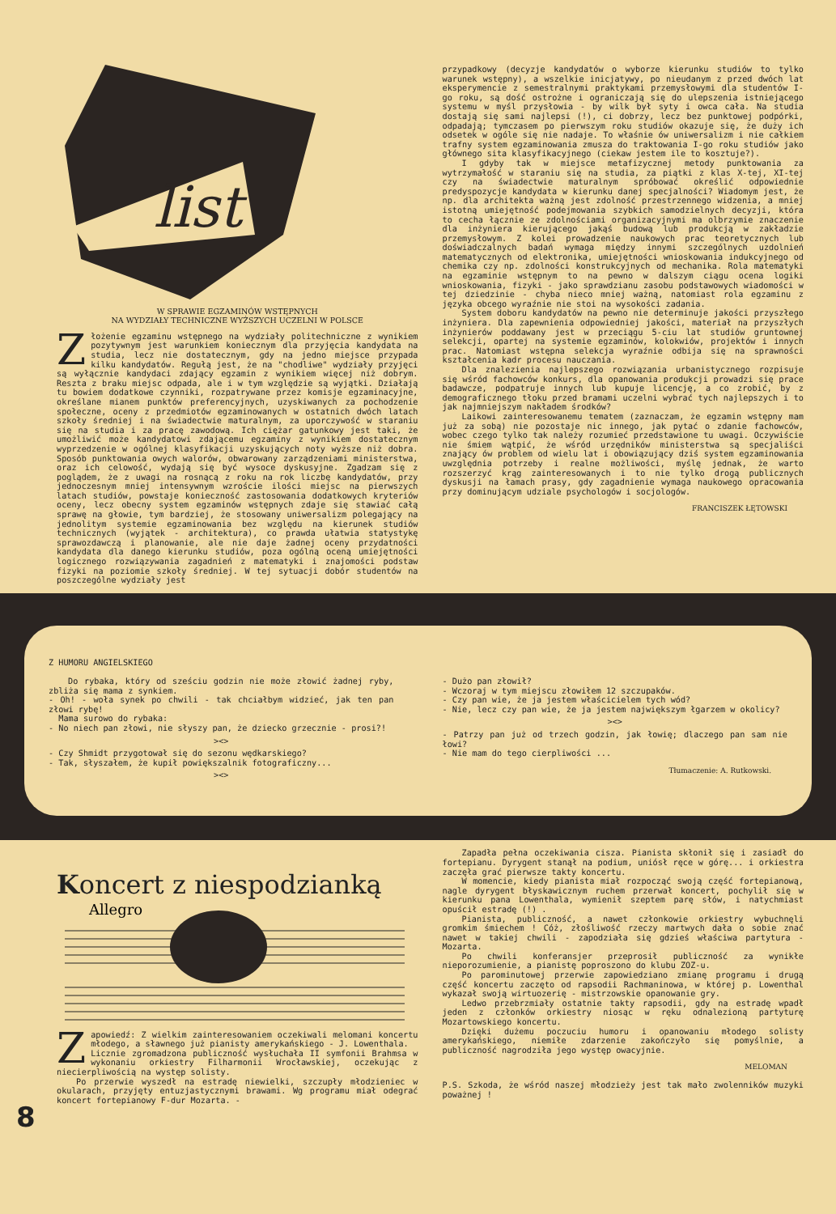list
W SPRAWIE EGZAMINÓW WSTĘPNYCH
NA WYDZIAŁY TECHNICZNE WYŻSZYCH UCZELNI W POLSCE
Złożenie egzaminu wstępnego na wydziały politechniczne z wynikiem pozytywnym jest warunkiem koniecznym dla przyjęcia kandydata na studia, lecz nie dostatecznym, gdy na jedno miejsce przypada kilku kandydatów. Regułą jest, że na "chodliwe" wydziały przyjęci są wyłącznie kandydaci zdający egzamin z wynikiem więcej niż dobrym. Reszta z braku miejsc odpada, ale i w tym względzie są wyjątki. Działają tu bowiem dodatkowe czynniki, rozpatrywane przez komisje egzaminacyjne, określane mianem punktów preferencyjnych, uzyskiwanych za pochodzenie społeczne, oceny z przedmiotów egzaminowanych w ostatnich dwóch latach szkoły średniej i na świadectwie maturalnym, za uporczywość w staraniu się na studia i za pracę zawodową. Ich ciężar gatunkowy jest taki, że umożliwić może kandydatowi zdającemu egzaminy z wynikiem dostatecznym wyprzedzenie w ogólnej klasyfikacji uzyskujących noty wyższe niż dobra. Sposób punktowania owych walorów, obwarowany zarządzeniami ministerstwa, oraz ich celowość, wydają się być wysoce dyskusyjne. Zgadzam się z poglądem, że z uwagi na rosnącą z roku na rok liczbę kandydatów, przy jednoczesnym mniej intensywnym wzroście ilości miejsc na pierwszych latach studiów, powstaje konieczność zastosowania dodatkowych kryteriów oceny, lecz obecny system egzaminów wstępnych zdaje się stawiać całą sprawę na głowie, tym bardziej, że stosowany uniwersalizm polegający na jednolitym systemie egzaminowania bez względu na kierunek studiów technicznych (wyjątek - architektura), co prawda ułatwia statystykę sprawozdawczą i planowanie, ale nie daje żadnej oceny przydatności kandydata dla danego kierunku studiów, poza ogólną oceną umiejętności logicznego rozwiązywania zagadnień z matematyki i znajomości podstaw fizyki na poziomie szkoły średniej. W tej sytuacji dobór studentów na poszczególne wydziały jest
przypadkowy (decyzje kandydatów o wyborze kierunku studiów to tylko warunek wstępny), a wszelkie inicjatywy, po nieudanym z przed dwóch lat eksperymencie z semestralnymi praktykami przemysłowymi dla studentów I-go roku, są dość ostrożne i ograniczają się do ulepszenia istniejącego systemu w myśl przysłowia - by wilk był syty i owca cała. Na studia dostają się sami najlepsi (!), ci dobrzy, lecz bez punktowej podpórki, odpadają; tymczasem po pierwszym roku studiów okazuje się, że duży ich odsetek w ogóle się nie nadaje. To właśnie ów uniwersalizm i nie całkiem trafny system egzaminowania zmusza do traktowania I-go roku studiów jako głównego sita klasyfikacyjnego (ciekaw jestem ile to kosztuje?).
I gdyby tak w miejsce metafizycznej metody punktowania za wytrzymałość w staraniu się na studia, za piątki z klas X-tej, XI-tej czy na świadectwie maturalnym spróbować określić odpowiednie predyspozycje kandydata w kierunku danej specjalności? Wiadomym jest, że np. dla architekta ważną jest zdolność przestrzennego widzenia, a mniej istotną umiejętność podejmowania szybkich samodzielnych decyzji, która to cecha łącznie ze zdolnościami organizacyjnymi ma olbrzymie znaczenie dla inżyniera kierującego jakąś budową lub produkcją w zakładzie przemysłowym. Z kolei prowadzenie naukowych prac teoretycznych lub doświadczalnych badań wymaga między innymi szczególnych uzdolnień matematycznych od elektronika, umiejętności wnioskowania indukcyjnego od chemika czy np. zdolności konstrukcyjnych od mechanika. Rola matematyki na egzaminie wstępnym to na pewno w dalszym ciągu ocena logiki wnioskowania, fizyki - jako sprawdzianu zasobu podstawowych wiadomości w tej dziedzinie - chyba nieco mniej ważną, natomiast rola egzaminu z języka obcego wyraźnie nie stoi na wysokości zadania.
System doboru kandydatów na pewno nie determinuje jakości przyszłego inżyniera. Dla zapewnienia odpowiedniej jakości, materiał na przyszłych inżynierów poddawany jest w przeciągu 5-ciu lat studiów gruntownej selekcji, opartej na systemie egzaminów, kolokwiów, projektów i innych prac. Natomiast wstępna selekcja wyraźnie odbija się na sprawności kształcenia kadr procesu nauczania.
Dla znalezienia najlepszego rozwiązania urbanistycznego rozpisuje się wśród fachowców konkurs, dla opanowania produkcji prowadzi się prace badawcze, podpatruje innych lub kupuje licencję, a co zrobić, by z demograficznego tłoku przed bramami uczelni wybrać tych najlepszych i to jak najmniejszym nakładem środków?
Laikowi zainteresowanemu tematem (zaznaczam, że egzamin wstępny mam już za sobą) nie pozostaje nic innego, jak pytać o zdanie fachowców, wobec czego tylko tak należy rozumieć przedstawione tu uwagi. Oczywiście nie śmiem wątpić, że wśród urzędników ministerstwa są specjaliści znający ów problem od wielu lat i obowiązujący dziś system egzaminowania uwzględnia potrzeby i realne możliwości, myślę jednak, że warto rozszerzyć krąg zainteresowanych i to nie tylko drogą publicznych dyskusji na łamach prasy, gdy zagadnienie wymaga naukowego opracowania przy dominującym udziale psychologów i socjologów.
FRANCISZEK ŁĘTOWSKI
Z HUMORU ANGIELSKIEGO
Do rybaka, który od sześciu godzin nie może złowić żadnej ryby, zbliża się mama z synkiem.
- Oh! - woła synek po chwili - tak chciałbym widzieć, jak ten pan złowi rybę!
Mama surowo do rybaka:
- No niech pan złowi, nie słyszy pan, że dziecko grzecznie - prosi?!
><>
- Czy Shmidt przygotował się do sezonu wędkarskiego?
- Tak, słyszałem, że kupił powiększalnik fotograficzny...
><>
- Dużo pan złowił?
- Wczoraj w tym miejscu złowiłem 12 szczupaków.
- Czy pan wie, że ja jestem właścicielem tych wód?
- Nie, lecz czy pan wie, że ja jestem największym łgarzem w okolicy?
><>
- Patrzy pan już od trzech godzin, jak łowię; dlaczego pan sam nie łowi?
- Nie mam do tego cierpliwości ...
Tłumaczenie: A. Rutkowski.
Koncert z niespodzianką
Allegro
Zapowiedź: Z wielkim zainteresowaniem oczekiwali melomani koncertu młodego, a sławnego już pianisty amerykańskiego - J. Lowenthala.
Licznie zgromadzona publiczność wysłuchała II symfonii Brahmsa w wykonaniu orkiestry Filharmonii Wrocławskiej, oczekując z niecierpliwością na występ solisty.
Po przerwie wyszedł na estradę niewielki, szczupły młodzieniec w okularach, przyjęty entuzjastycznymi brawami. Wg programu miał odegrać koncert fortepianowy F-dur Mozarta. -
Zapadła pełna oczekiwania cisza. Pianista skłonił się i zasiadł do fortepianu. Dyrygent stanął na podium, uniósł ręce w górę... i orkiestra zaczęła grać pierwsze takty koncertu.
W momencie, kiedy pianista miał rozpocząć swoją część fortepianową, nagle dyrygent błyskawicznym ruchem przerwał koncert, pochylił się w kierunku pana Lowenthala, wymienił szeptem parę słów, i natychmiast opuścił estradę (!) .
Pianista, publiczność, a nawet członkowie orkiestry wybuchnęli gromkim śmiechem ! Cóż, złośliwość rzeczy martwych dała o sobie znać nawet w takiej chwili - zapodziała się gdzieś właściwa partytura - Mozarta.
Po chwili konferansjer przeprosił publiczność za wynikłe nieporozumienie, a pianistę poproszono do klubu ZOZ-u.
Po parominutowej przerwie zapowiedziano zmianę programu i drugą część koncertu zaczęto od rapsodii Rachmaninowa, w której p. Lowenthal wykazał swoją wirtuozerię - mistrzowskie opanowanie gry.
Ledwo przebrzmiały ostatnie takty rapsodii, gdy na estradę wpadł jeden z członków orkiestry niosąc w ręku odnalezioną partyturę Mozartowskiego koncertu.
Dzięki dużemu poczuciu humoru i opanowaniu młodego solisty amerykańskiego, niemiłe zdarzenie zakończyło się pomyślnie, a publiczność nagrodziła jego występ owacyjnie.
MELOMAN
P.S. Szkoda, że wśród naszej młodzieży jest tak mało zwolenników muzyki poważnej !
8